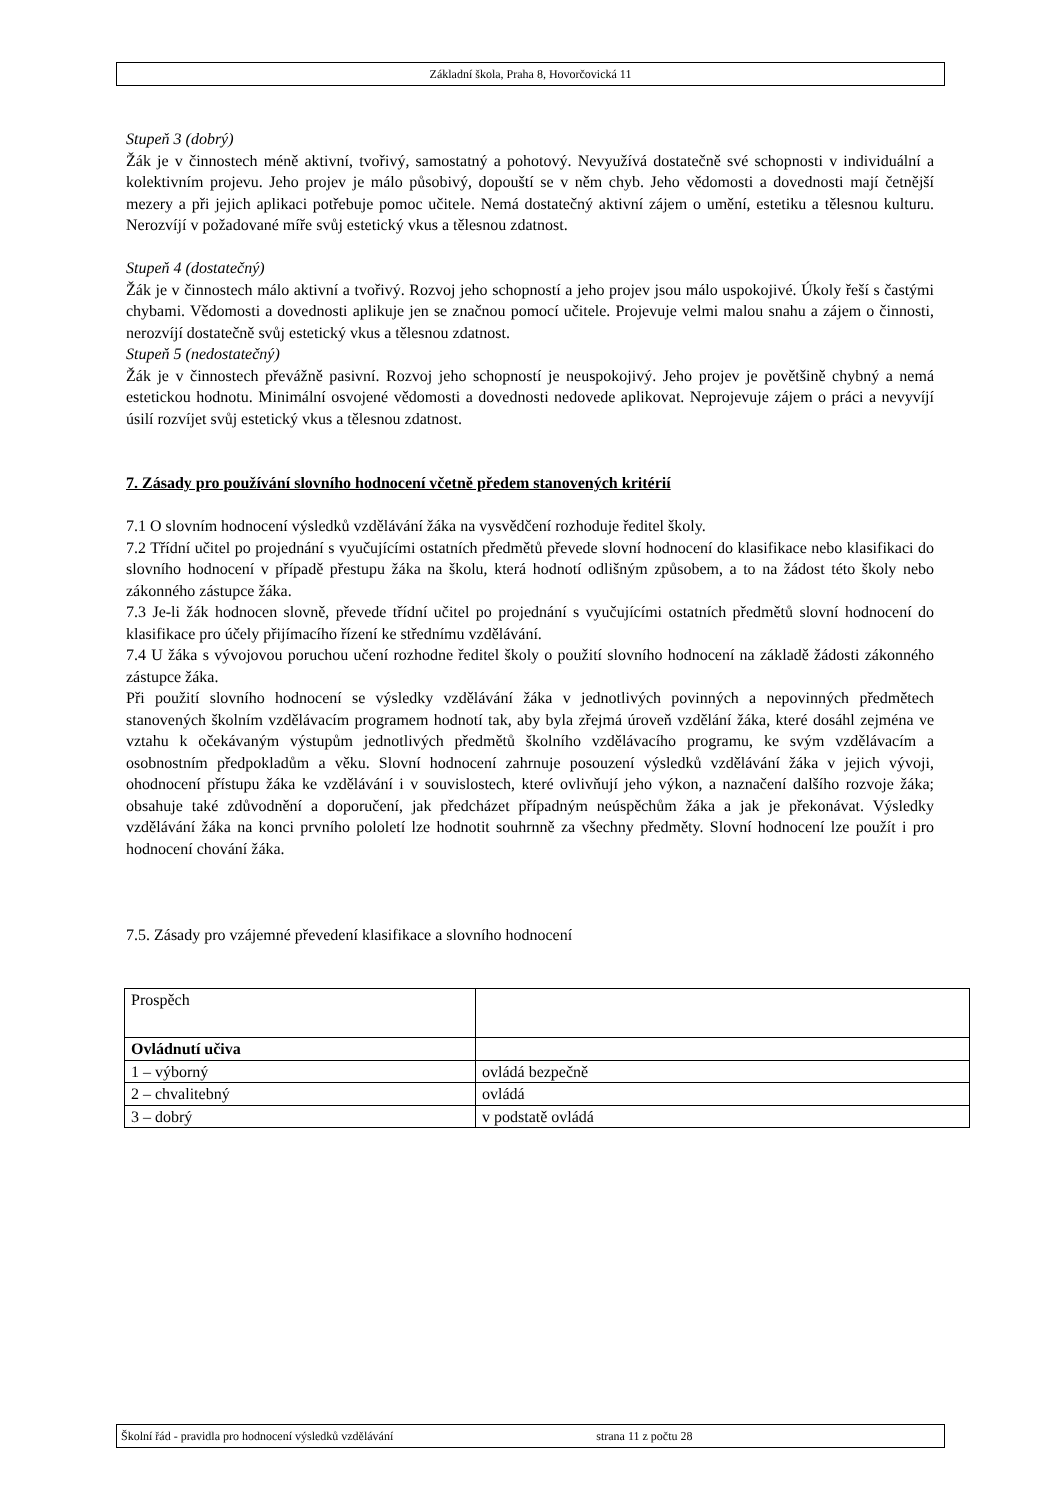Základní škola, Praha 8, Hovorčovická 11
Stupeň 3 (dobrý)
Žák je v činnostech méně aktivní, tvořivý, samostatný a pohotový. Nevyužívá dostatečně své schopnosti v individuální a kolektivním projevu. Jeho projev je málo působivý, dopouští se v něm chyb. Jeho vědomosti a dovednosti mají četnější mezery a při jejich aplikaci potřebuje pomoc učitele. Nemá dostatečný aktivní zájem o umění, estetiku a tělesnou kulturu. Nerozvíjí v požadované míře svůj estetický vkus a tělesnou zdatnost.
Stupeň 4 (dostatečný)
Žák je v činnostech málo aktivní a tvořivý. Rozvoj jeho schopností a jeho projev jsou málo uspokojivé. Úkoly řeší s častými chybami. Vědomosti a dovednosti aplikuje jen se značnou pomocí učitele. Projevuje velmi malou snahu a zájem o činnosti, nerozvíjí dostatečně svůj estetický vkus a tělesnou zdatnost.
Stupeň 5 (nedostatečný)
Žák je v činnostech převážně pasivní. Rozvoj jeho schopností je neuspokojivý. Jeho projev je povětšině chybný a nemá estetickou hodnotu. Minimální osvojené vědomosti a dovednosti nedovede aplikovat. Neprojevuje zájem o práci a nevyvíjí úsilí rozvíjet svůj estetický vkus a tělesnou zdatnost.
7. Zásady pro používání slovního hodnocení včetně předem stanovených kritérií
7.1 O slovním hodnocení výsledků vzdělávání žáka na vysvědčení rozhoduje ředitel školy.
7.2 Třídní učitel po projednání s vyučujícími ostatních předmětů převede slovní hodnocení do klasifikace nebo klasifikaci do slovního hodnocení v případě přestupu žáka na školu, která hodnotí odlišným způsobem, a to na žádost této školy nebo zákonného zástupce žáka.
7.3 Je-li žák hodnocen slovně, převede třídní učitel po projednání s vyučujícími ostatních předmětů slovní hodnocení do klasifikace pro účely přijímacího řízení ke střednímu vzdělávání.
7.4 U žáka s vývojovou poruchou učení rozhodne ředitel školy o použití slovního hodnocení na základě žádosti zákonného zástupce žáka.
Při použití slovního hodnocení se výsledky vzdělávání žáka v jednotlivých povinných a nepovinných předmětech stanovených školním vzdělávacím programem hodnotí tak, aby byla zřejmá úroveň vzdělání žáka, které dosáhl zejména ve vztahu k očekávaným výstupům jednotlivých předmětů školního vzdělávacího programu, ke svým vzdělávacím a osobnostním předpokladům a věku. Slovní hodnocení zahrnuje posouzení výsledků vzdělávání žáka v jejich vývoji, ohodnocení přístupu žáka ke vzdělávání i v souvislostech, které ovlivňují jeho výkon, a naznačení dalšího rozvoje žáka; obsahuje také zdůvodnění a doporučení, jak předcházet případným neúspěchům žáka a jak je překonávat. Výsledky vzdělávání žáka na konci prvního pololetí lze hodnotit souhrnně za všechny předměty. Slovní hodnocení lze použít i pro hodnocení chování žáka.
7.5. Zásady pro vzájemné převedení klasifikace a slovního hodnocení
| Prospěch | |
| Ovládnutí učiva | |
| 1 – výborný | ovládá bezpečně |
| 2 – chvalitebný | ovládá |
| 3 – dobrý | v podstatě ovládá |
Školní řád - pravidla pro hodnocení výsledků vzdělávání strana 11 z počtu 28